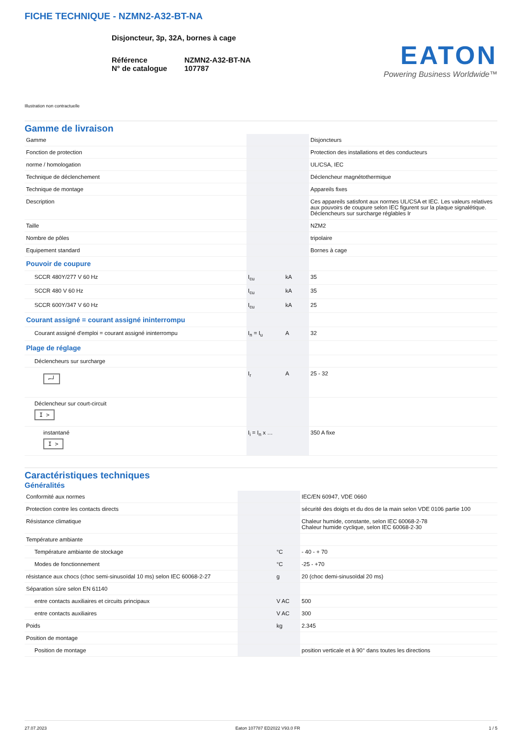FICHE TECHNIQUE - NZMN2-A32-BT-NA
Disjoncteur, 3p, 32A, bornes à cage
Référence
N° de catalogue
NZMN2-A32-BT-NA
107787
EATON
Powering Business Worldwide™
Illustration non contractuelle
Gamme de livraison
| Gamme | | | Disjoncteurs |
| Fonction de protection | | | Protection des installations et des conducteurs |
| norme / homologation | | | UL/CSA, IEC |
| Technique de déclenchement | | | Déclencheur magnétothermique |
| Technique de montage | | | Appareils fixes |
| Description | | | Ces appareils satisfont aux normes UL/CSA et IEC. Les valeurs relatives aux pouvoirs de coupure selon IEC figurent sur la plaque signalétique. Déclencheurs sur surcharge réglables Ir |
| Taille | | | NZM2 |
| Nombre de pôles | | | tripolaire |
| Equipement standard | | | Bornes à cage |
| Pouvoir de coupure | | | |
| SCCR 480Y/277 V 60 Hz | I<sub>cu</sub> | kA | 35 |
| SCCR 480 V 60 Hz | I<sub>cu</sub> | kA | 35 |
| SCCR 600Y/347 V 60 Hz | I<sub>cu</sub> | kA | 25 |
| Courant assigné = courant assigné ininterrompu | | | |
| Courant assigné d'emploi = courant assigné ininterrompu | I<sub>n</sub> = I<sub>u</sub> | A | 32 |
| Plage de réglage | | | |
| Déclencheurs sur surcharge | | | |
| ⌐┘ | I<sub>r</sub> | A | 25 - 32 |
| Déclencheur sur court-circuit I > | | | |
| instantané I > | I<sub>i</sub> = I<sub>n</sub> x … | | 350 A fixe |
Caractéristiques techniques
Généralités
| Conformité aux normes | | | IEC/EN 60947, VDE 0660 |
| Protection contre les contacts directs | | | sécurité des doigts et du dos de la main selon VDE 0106 partie 100 |
| Résistance climatique | | | Chaleur humide, constante, selon IEC 60068-2-78 Chaleur humide cyclique, selon IEC 60068-2-30 |
| Température ambiante | | | |
| Température ambiante de stockage | | °C | - 40 - + 70 |
| Modes de fonctionnement | | °C | -25 - +70 |
| résistance aux chocs (choc semi-sinusoïdal 10 ms) selon IEC 60068-2-27 | | g | 20 (choc demi-sinusoïdal 20 ms) |
| Séparation sûre selon EN 61140 | | | |
| entre contacts auxiliaires et circuits principaux | | V AC | 500 |
| entre contacts auxiliaires | | V AC | 300 |
| Poids | | kg | 2.345 |
| Position de montage | | | |
| Position de montage | | | position verticale et à 90° dans toutes les directions |
27.07.2023 Eaton 107787 ED2022 V93.0 FR 1 / 5